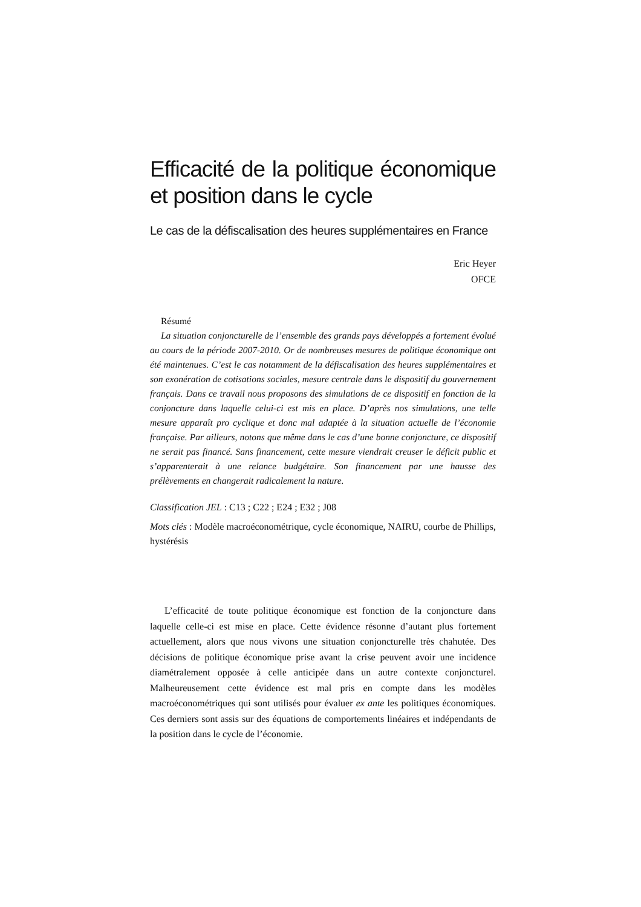Efficacité de la politique économique et position dans le cycle
Le cas de la défiscalisation des heures supplémentaires en France
Eric Heyer
OFCE
Résumé
La situation conjoncturelle de l’ensemble des grands pays développés a fortement évolué au cours de la période 2007-2010. Or de nombreuses mesures de politique économique ont été maintenues. C’est le cas notamment de la défiscalisation des heures supplémentaires et son exonération de cotisations sociales, mesure centrale dans le dispositif du gouvernement français. Dans ce travail nous proposons des simulations de ce dispositif en fonction de la conjoncture dans laquelle celui-ci est mis en place. D’après nos simulations, une telle mesure apparaît pro cyclique et donc mal adaptée à la situation actuelle de l’économie française. Par ailleurs, notons que même dans le cas d’une bonne conjoncture, ce dispositif ne serait pas financé. Sans financement, cette mesure viendrait creuser le déficit public et s’apparenterait à une relance budgétaire. Son financement par une hausse des prélèvements en changerait radicalement la nature.
Classification JEL : C13 ; C22 ; E24 ; E32 ; J08
Mots clés : Modèle macroéconométrique, cycle économique, NAIRU, courbe de Phillips, hystérésis
L’efficacité de toute politique économique est fonction de la conjoncture dans laquelle celle-ci est mise en place. Cette évidence résonne d’autant plus fortement actuellement, alors que nous vivons une situation conjoncturelle très chahutée. Des décisions de politique économique prise avant la crise peuvent avoir une incidence diamétralement opposée à celle anticipée dans un autre contexte conjoncturel. Malheureusement cette évidence est mal pris en compte dans les modèles macroéconométriques qui sont utilisés pour évaluer ex ante les politiques économiques. Ces derniers sont assis sur des équations de comportements linéaires et indépendants de la position dans le cycle de l’économie.